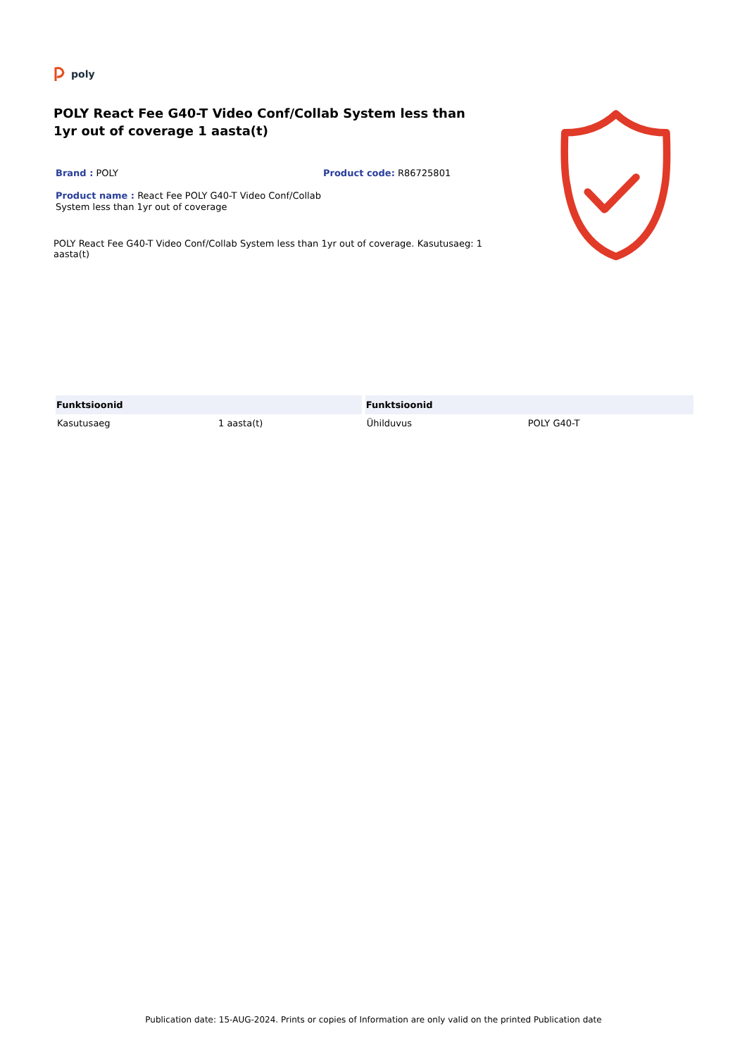poly
POLY React Fee G40-T Video Conf/Collab System less than 1yr out of coverage 1 aasta(t)
Brand : POLY
Product name : React Fee POLY G40-T Video Conf/Collab System less than 1yr out of coverage
Product code: R86725801
POLY React Fee G40-T Video Conf/Collab System less than 1yr out of coverage. Kasutusaeg: 1 aasta(t)
| Funktsioonid | | Funktsioonid | |
| --- | --- | --- | --- |
| Kasutusaeg | 1 aasta(t) | Ühilduvus | POLY G40-T |
Publication date: 15-AUG-2024. Prints or copies of Information are only valid on the printed Publication date